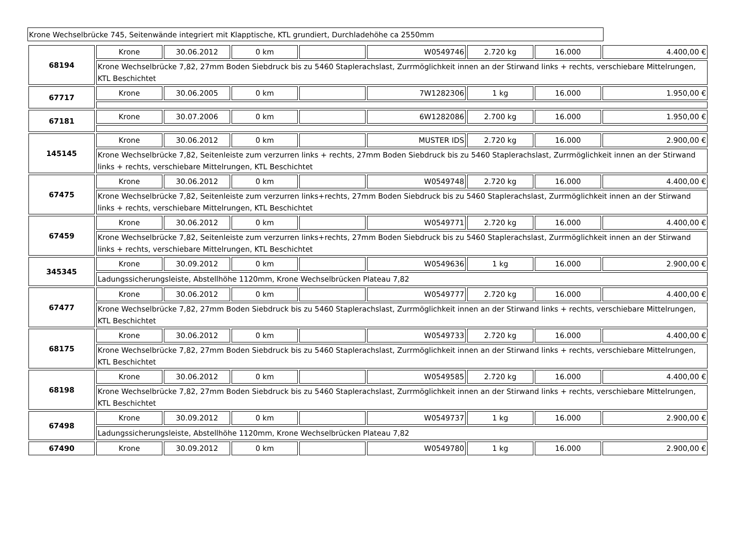Krone Wechselbrücke 745, Seitenwände integriert mit Klapptische, KTL grundiert, Durchladehöhe ca 2550mm
| 68194 | Krone | 30.06.2012 | 0 km | | W0549746 | 2.720 kg | 16.000 | 4.400,00 € |
| | Krone Wechselbrücke 7,82, 27mm Boden Siebdruck bis zu 5460 Staplerachslast, Zurrmöglichkeit innen an der Stirwand links + rechts, verschiebare Mittelrungen, KTL Beschichtet | | | | | | | |
| 67717 | Krone | 30.06.2005 | 0 km | | 7W1282306 | 1 kg | 16.000 | 1.950,00 € |
| 67181 | Krone | 30.07.2006 | 0 km | | 6W1282086 | 2.700 kg | 16.000 | 1.950,00 € |
| 145145 | Krone | 30.06.2012 | 0 km | | MUSTER IDS | 2.720 kg | 16.000 | 2.900,00 € |
| | Krone Wechselbrücke 7,82, Seitenleiste zum verzurren links + rechts, 27mm Boden Siebdruck bis zu 5460 Staplerachslast, Zurrmöglichkeit innen an der Stirwand links + rechts, verschiebare Mittelrungen, KTL Beschichtet | | | | | | | |
| 67475 | Krone | 30.06.2012 | 0 km | | W0549748 | 2.720 kg | 16.000 | 4.400,00 € |
| | Krone Wechselbrücke 7,82, Seitenleiste zum verzurren links+rechts, 27mm Boden Siebdruck bis zu 5460 Staplerachslast, Zurrmöglichkeit innen an der Stirwand links + rechts, verschiebare Mittelrungen, KTL Beschichtet | | | | | | | |
| 67459 | Krone | 30.06.2012 | 0 km | | W0549771 | 2.720 kg | 16.000 | 4.400,00 € |
| | Krone Wechselbrücke 7,82, Seitenleiste zum verzurren links+rechts, 27mm Boden Siebdruck bis zu 5460 Staplerachslast, Zurrmöglichkeit innen an der Stirwand links + rechts, verschiebare Mittelrungen, KTL Beschichtet | | | | | | | |
| 345345 | Krone | 30.09.2012 | 0 km | | W0549636 | 1 kg | 16.000 | 2.900,00 € |
| | Ladungssicherungsleiste, Abstellhöhe 1120mm, Krone Wechselbrücken Plateau 7,82 | | | | | | | |
| 67477 | Krone | 30.06.2012 | 0 km | | W0549777 | 2.720 kg | 16.000 | 4.400,00 € |
| | Krone Wechselbrücke 7,82, 27mm Boden Siebdruck bis zu 5460 Staplerachslast, Zurrmöglichkeit innen an der Stirwand links + rechts, verschiebare Mittelrungen, KTL Beschichtet | | | | | | | |
| 68175 | Krone | 30.06.2012 | 0 km | | W0549733 | 2.720 kg | 16.000 | 4.400,00 € |
| | Krone Wechselbrücke 7,82, 27mm Boden Siebdruck bis zu 5460 Staplerachslast, Zurrmöglichkeit innen an der Stirwand links + rechts, verschiebare Mittelrungen, KTL Beschichtet | | | | | | | |
| 68198 | Krone | 30.06.2012 | 0 km | | W0549585 | 2.720 kg | 16.000 | 4.400,00 € |
| | Krone Wechselbrücke 7,82, 27mm Boden Siebdruck bis zu 5460 Staplerachslast, Zurrmöglichkeit innen an der Stirwand links + rechts, verschiebare Mittelrungen, KTL Beschichtet | | | | | | | |
| 67498 | Krone | 30.09.2012 | 0 km | | W0549737 | 1 kg | 16.000 | 2.900,00 € |
| | Ladungssicherungsleiste, Abstellhöhe 1120mm, Krone Wechselbrücken Plateau 7,82 | | | | | | | |
| 67490 | Krone | 30.09.2012 | 0 km | | W0549780 | 1 kg | 16.000 | 2.900,00 € |